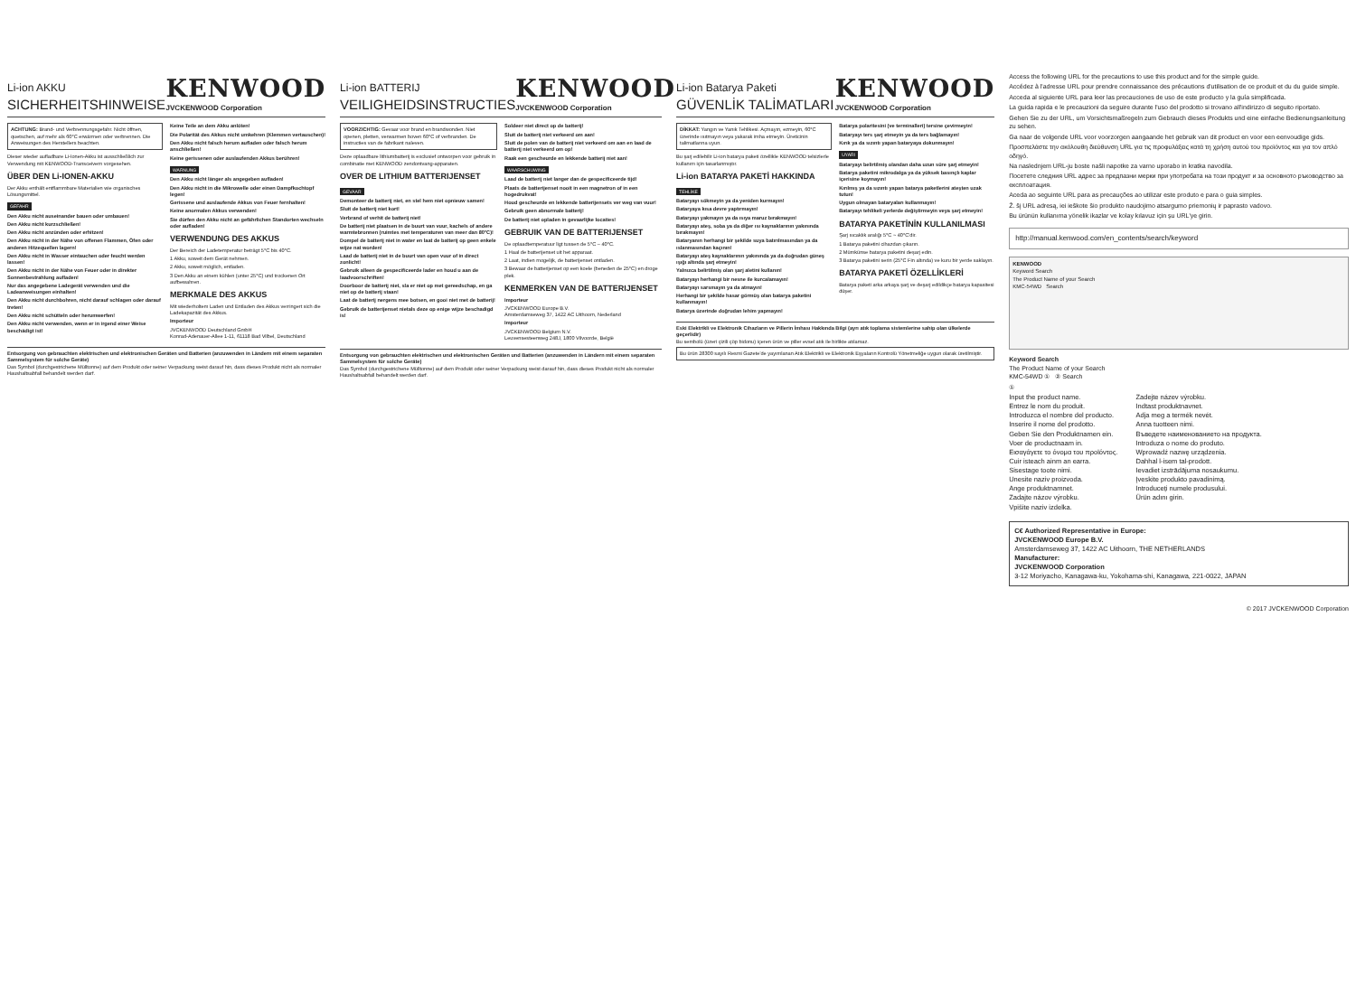Li-ion AKKU
SICHERHEITSHINWEISE
KENWOOD
JVCKENWOOD Corporation
ACHTUNG: Brand- und Verbrennungsgefahr. Nicht öffnen, quetschen, auf mehr als 60°C erwärmen oder verbrennen. Die Anweisungen des Herstellers beachten.
Dieser wieder aufladbare Li-Ionen-Akku ist ausschließlich zur Verwendung mit KENWOOD-Transceivern vorgesehen.
ÜBER DEN Li-IONEN-AKKU
Der Akku enthält entflammbare Materialien wie organisches Lösungsmittel.
GEFAHR
Den Akku nicht auseinander bauen oder umbauen!
Den Akku nicht kurzschließen!
Den Akku nicht anzünden oder erhitzen!
Den Akku nicht in der Nähe von offenen Flammen, Öfen oder anderen Hitzequellen lagern!
Den Akku nicht in Wasser eintauchen oder feucht werden lassen!
Den Akku nicht in der Nähe von Feuer oder in direkter Sonnenbestrahlung aufladen!
Nur das angegebene Ladegerät verwenden und die Ladeanweisungen einhalten!
Den Akku nicht durchbohren, nicht darauf schlagen oder darauf treten!
Den Akku nicht schütteln oder herumwerfen!
Den Akku nicht verwenden, wenn er in irgend einer Weise beschädigt ist!
Keine Teile an dem Akku anlöten!
Die Polarität des Akkus nicht umkehren (Klemmen vertauschen)!
Den Akku nicht falsch herum aufladen oder falsch herum anschließen!
Keine gerissenen oder auslaufenden Akkus berühren!
WARNUNG
Den Akku nicht länger als angegeben aufladen!
Den Akku nicht in die Mikrowelle oder einen Dampfkochtopf legen!
Gerissene und auslaufende Akkus von Feuer fernhalten!
Keine anormalen Akkus verwenden!
Sie dürfen den Akku nicht an gefährlichen Standorten wechseln oder aufladen!
VERWENDUNG DES AKKUS
Der Bereich der Ladetemperatur beträgt 5°C bis 40°C.
1 Akku, soweit dem Gerät nehmen.
2 Akku, soweit möglich, entladen.
3 Den Akku an einem kühlen (unter 25°C) und trockenen Ort aufbewahren.
MERKMALE DES AKKUS
Mit wiederholtem Laden und Entladen des Akkus verringert sich die Ladekapazität des Akkus.
Importeur
JVCKENWOOD Deutschland GmbH
Konrad-Adenauer-Allee 1-11, 61118 Bad Vilbel, Deutschland
Entsorgung von gebrauchten elektrischen und elektronischen Geräten und Batterien (anzuwenden in Ländern mit einem separaten Sammelsystem für solche Geräte)
Das Symbol (durchgestrichene Mülltonne) auf dem Produkt oder seiner Verpackung weist darauf hin, dass dieses Produkt nicht als normaler Haushaltsabfall behandelt werden darf.
Li-ion BATTERIJ
VEILIGHEIDSINSTRUCTIES
KENWOOD
JVCKENWOOD Corporation
VOORZICHTIG: Gevaar voor brand en brandwonden. Niet openen, pletten, verwarmen boven 60°C of verbranden. De instructies van de fabrikant naleven.
Deze oplaadbare lithiumbatterij is exclusief ontworpen voor gebruik in combinatie met KENWOOD zendontvang-apparaten.
OVER DE LITHIUM BATTERIJENSET
GEVAAR
Demonteer de batterij niet, en stel hem niet opnieuw samen!
Sluit de batterij niet kort!
Verbrand of verhit de batterij niet!
De batterij niet plaatsen in de buurt van vuur, kachels of andere warmtebronnen (ruimtes met temperaturen van meer dan 80°C)!
Dompel de batterij niet in water en laat de batterij op geen enkele wijze nat worden!
Laad de batterij niet in de buurt van open vuur of in direct zonlicht!
Gebruik alleen de gespecificeerde lader en houd u aan de laadvoorschriften!
Doorboor de batterij niet, sla er niet op met gereedschap, en ga niet op de batterij staan!
Laat de batterij nergens mee botsen, en gooi niet met de batterij!
Gebruik de batterijenset nietals deze op enige wijze beschadigd is!
Soldeer niet direct op de batterij!
Sluit de batterij niet verkeerd om aan!
Sluit de polen van de batterij niet verkeerd om aan en laad de batterij niet verkeerd om op!
Raak een gescheurde en lekkende batterij niet aan!
WAARSCHUWING
Laad de batterij niet langer dan de gespecificeerde tijd!
Plaats de batterijenset nooit in een magnetron of in een hogedrukvat!
Houd gescheurde en lekkende batterijensets ver weg van vuur!
Gebruik geen abnormale batterij!
De batterij niet opladen in gevaarlijke locaties!
GEBRUIK VAN DE BATTERIJENSET
De oplaadtemperatuur ligt tussen de 5°C – 40°C.
1 Haal de batterijenset uit het apparaat.
2 Laat, indien mogelijk, de batterijenset ontladen.
3 Bewaar de batterijenset op een koele (beneden de 25°C) en droge plek.
KENMERKEN VAN DE BATTERIJENSET
Importeur
JVCKENWOOD Europe B.V.
Amsterdamseweg 37, 1422 AC Uithoorn, Nederland
Importeur
JVCKENWOOD Belgium N.V.
Leuvensesteenweg 248J, 1800 Vilvoorde, België
Entsorgung von gebrauchten elektrischen und elektronischen Geräten und Batterien (anzuwenden in Ländern mit einem separaten Sammelsystem für solche Geräte)
Das Symbol (durchgestrichene Mülltonne) auf dem Produkt oder seiner Verpackung weist darauf hin, dass dieses Produkt nicht als normaler Haushaltsabfall behandelt werden darf.
Li-ion Batarya Paketi
GÜVENLİK TALİMATLARI
KENWOOD
JVCKENWOOD Corporation
DİKKAT: Yangın ve Yanık Tehlikesi. Açmayın, ezmeyin, 60°C üzerinde ısıtmayın veya yakarak imha etmeyin. Üreticinin talimatlarına uyun.
Bu şarj edilebilir Li-ion batarya paketi özellikle KENWOOD telsizlerle kullanım için tasarlanmıştır.
Li-ion BATARYA PAKETİ HAKKINDA
TEHLİKE
Bataryayı sökmeyin ya da yeniden kurmayın!
Bataryaya kısa devre yaptırmayın!
Bataryayı yakmayın ya da ısıya maruz bırakmayın!
Bataryayı ateş, soba ya da diğer ısı kaynaklarının yakınında bırakmayın!
Bataryanın herhangi bir şekilde suya batırılmasından ya da ıslanmasından kaçının!
Bataryayı ateş kaynaklarının yakınında ya da doğrudan güneş ışığı altında şarj etmeyin!
Yalnızca belirtilmiş olan şarj aletini kullanın!
Bataryayı herhangi bir nesne ile kurcalamayın!
Bataryayı sarsmayın ya da atmayın!
Herhangi bir şekilde hasar görmüş olan batarya paketini kullanmayın!
Batarya üzerinde doğrudan lehim yapmayın!
Batarya polaritesini (ve terminalleri) tersine çevirmeyin!
Bataryayı ters şarj etmeyin ya da ters bağlamayın!
Kırık ya da sızıntı yapan bataryaya dokunmayın!
UYARI
Bataryayı belirtilmiş olandan daha uzun süre şarj etmeyin!
Batarya paketini mikrodalga ya da yüksek basınçlı kaplar içerisine koymayın!
Kırılmış ya da sızıntı yapan batarya paketlerini ateşten uzak tutun!
Uygun olmayan bataryaları kullanmayın!
Bataryayı tehlikeli yerlerde değiştirmeyin veya şarj etmeyin!
BATARYA PAKETİNİN KULLANILMASI
Şarj sıcaklık aralığı 5°C ~ 40°C'dir.
1 Batarya paketini cihazdan çıkarın.
2 Mümkünse batarya paketini deşarj edin.
3 Batarya paketini serin (25°C Fin altında) ve kuru bir yerde saklayın.
BATARYA PAKETİ ÖZELLİKLERİ
Batarya paketi arka arkaya şarj ve deşarj edildikçe batarya kapasitesi düşer.
Eski Elektrikli ve Elektronik Cihazların ve Pillerin İmhası Hakkında Bilgi (ayrı atık toplama sistemlerine sahip olan ülkelerde geçerlidir)
Bu sembolü (üzeri çizili çöp bidonu) içeren ürün ve piller evsel atık ile birlikte atılamaz.
Bu ürün 28300 sayılı Resmi Gazete'de yayımlanan Atık Elektrikli ve Elektronik Eşyaların Kontrolü Yönetmeliğe uygun olarak üretilmiştir.
Access the following URL for the precautions to use this product and for the simple guide.
Accédez à l'adresse URL pour prendre connaissance des précautions d'utilisation de ce produit et du du guide simple.
Acceda al siguiente URL para leer las precauciones de uso de este producto y la guía simplificada.
La guida rapida e le precauzioni da seguire durante l'uso del prodotto si trovano all'indirizzo di seguito riportato.
Gehen Sie zu der URL, um Vorsichtsmaßregeln zum Gebrauch dieses Produkts und eine einfache Bedienungsanleitung zu sehen.
Ga naar de volgende URL voor voorzorgen aangaande het gebruik van dit product en voor een eenvoudige gids.
Προσπελάστε την ακόλουθη διεύθυνση URL για τις προφυλάξεις κατά τη χρήση αυτού του προϊόντος και για τον απλό οδηγό.
Na naslednjem URL-ju boste našli napotke za varno uporabo in kratka navodila.
Посетете следния URL адрес за предпазни мерки при употребата на този продукт и за основното ръководство за експлоатация.
Aceda ao seguinte URL para as precauções ao utilizar este produto e para o guia simples.
Ž. šį URL adresą, iei ieškote šio produkto naudojimo atsargumo priemonių ir paprasto vadovo.
Bu ürünün kullanıma yönelik ikazlar ve kolay kılavuz için şu URL'ye girin.
http://manual.kenwood.com/en_contents/search/keyword
KENWOOD
Keyword Search
The Product Name of your Search
KMC-54WD Search
Keyword Search
The Product Name of your Search
KMC-54WD ① ② Search
①
Input the product name.
Entrez le nom du produit.
Introduzca el nombre del producto.
Inserire il nome del prodotto.
Geben Sie den Produktnamen ein.
Voer de productnaam in.
Εισαγάγετε το όνομα του προϊόντος.
Cuir isteach ainm an earra.
Sisestage toote nimi.
Unesite naziv proizvoda.
Ange produktnamnet.
Zadajte názov výrobku.
Vpišite naziv izdelka.
Zadejte název výrobku.
Indtast produktnavnet.
Adja meg a termék nevét.
Anna tuotteen nimi.
Въведете наименованието на продукта.
Introduza o nome do produto.
Wprowadź nazwę urządzenia.
Dahhal l-isem tal-prodott.
Ievadiet izstrādājuma nosaukumu.
Įveskite produkto pavadinimą.
Introduceți numele produsului.
Ürün adını girin.
C€ Authorized Representative in Europe:
JVCKENWOOD Europe B.V.
Amsterdamseweg 37, 1422 AC Uithoorn, THE NETHERLANDS
Manufacturer:
JVCKENWOOD Corporation
3-12 Moriyacho, Kanagawa-ku, Yokohama-shi, Kanagawa, 221-0022, JAPAN
© 2017 JVCKENWOOD Corporation